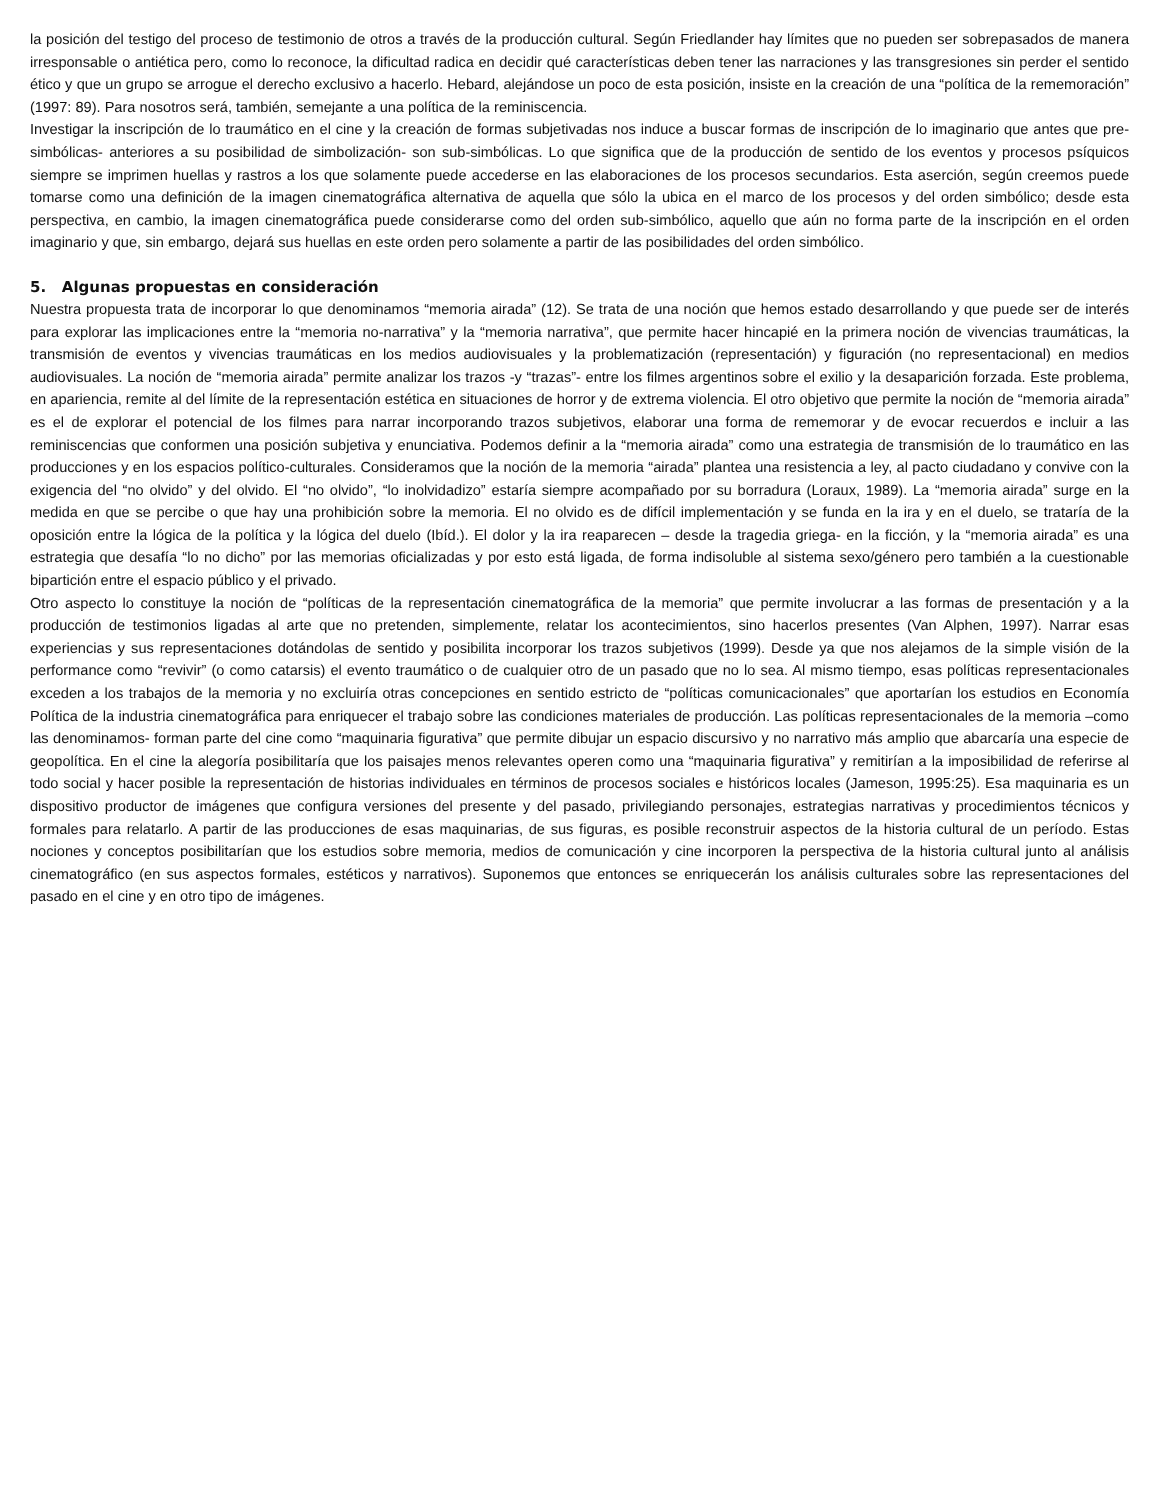la posición del testigo del proceso de testimonio de otros a través de la producción cultural. Según Friedlander hay límites que no pueden ser sobrepasados de manera irresponsable o antiética pero, como lo reconoce, la dificultad radica en decidir qué características deben tener las narraciones y las transgresiones sin perder el sentido ético y que un grupo se arrogue el derecho exclusivo a hacerlo. Hebard, alejándose un poco de esta posición, insiste en la creación de una “política de la rememoración” (1997: 89). Para nosotros será, también, semejante a una política de la reminiscencia.
Investigar la inscripción de lo traumático en el cine y la creación de formas subjetivadas nos induce a buscar formas de inscripción de lo imaginario que antes que pre-simbólicas- anteriores a su posibilidad de simbolización- son sub-simbólicas. Lo que significa que de la producción de sentido de los eventos y procesos psíquicos siempre se imprimen huellas y rastros a los que solamente puede accederse en las elaboraciones de los procesos secundarios. Esta aserción, según creemos puede tomarse como una definición de la imagen cinematográfica alternativa de aquella que sólo la ubica en el marco de los procesos y del orden simbólico; desde esta perspectiva, en cambio, la imagen cinematográfica puede considerarse como del orden sub-simbólico, aquello que aún no forma parte de la inscripción en el orden imaginario y que, sin embargo, dejará sus huellas en este orden pero solamente a partir de las posibilidades del orden simbólico.
5. Algunas propuestas en consideración
Nuestra propuesta trata de incorporar lo que denominamos “memoria airada” (12). Se trata de una noción que hemos estado desarrollando y que puede ser de interés para explorar las implicaciones entre la “memoria no-narrativa” y la “memoria narrativa”, que permite hacer hincapié en la primera noción de vivencias traumáticas, la transmisión de eventos y vivencias traumáticas en los medios audiovisuales y la problematización (representación) y figuración (no representacional) en medios audiovisuales. La noción de “memoria airada” permite analizar los trazos -y “trazas”- entre los filmes argentinos sobre el exilio y la desaparición forzada. Este problema, en apariencia, remite al del límite de la representación estética en situaciones de horror y de extrema violencia. El otro objetivo que permite la noción de “memoria airada” es el de explorar el potencial de los filmes para narrar incorporando trazos subjetivos, elaborar una forma de rememorar y de evocar recuerdos e incluir a las reminiscencias que conformen una posición subjetiva y enunciativa. Podemos definir a la “memoria airada” como una estrategia de transmisión de lo traumático en las producciones y en los espacios político-culturales. Consideramos que la noción de la memoria “airada” plantea una resistencia a ley, al pacto ciudadano y convive con la exigencia del “no olvido” y del olvido. El “no olvido”, “lo inolvidadizo” estaría siempre acompañado por su borradura (Loraux, 1989). La “memoria airada” surge en la medida en que se percibe o que hay una prohibición sobre la memoria. El no olvido es de difícil implementación y se funda en la ira y en el duelo, se trataría de la oposición entre la lógica de la política y la lógica del duelo (Ibíd.). El dolor y la ira reaparecen – desde la tragedia griega- en la ficción, y la “memoria airada” es una estrategia que desafía “lo no dicho” por las memorias oficializadas y por esto está ligada, de forma indisoluble al sistema sexo/género pero también a la cuestionable bipartición entre el espacio público y el privado.
Otro aspecto lo constituye la noción de “políticas de la representación cinematográfica de la memoria” que permite involucrar a las formas de presentación y a la producción de testimonios ligadas al arte que no pretenden, simplemente, relatar los acontecimientos, sino hacerlos presentes (Van Alphen, 1997). Narrar esas experiencias y sus representaciones dotándolas de sentido y posibilita incorporar los trazos subjetivos (1999). Desde ya que nos alejamos de la simple visión de la performance como “revivir” (o como catarsis) el evento traumático o de cualquier otro de un pasado que no lo sea. Al mismo tiempo, esas políticas representacionales exceden a los trabajos de la memoria y no excluiría otras concepciones en sentido estricto de “políticas comunicacionales” que aportarían los estudios en Economía Política de la industria cinematográfica para enriquecer el trabajo sobre las condiciones materiales de producción. Las políticas representacionales de la memoria –como las denominamos- forman parte del cine como “maquinaria figurativa” que permite dibujar un espacio discursivo y no narrativo más amplio que abarcaría una especie de geopolítica. En el cine la alegoría posibilitaría que los paisajes menos relevantes operen como una “maquinaria figurativa” y remitirían a la imposibilidad de referirse al todo social y hacer posible la representación de historias individuales en términos de procesos sociales e históricos locales (Jameson, 1995:25). Esa maquinaria es un dispositivo productor de imágenes que configura versiones del presente y del pasado, privilegiando personajes, estrategias narrativas y procedimientos técnicos y formales para relatarlo. A partir de las producciones de esas maquinarias, de sus figuras, es posible reconstruir aspectos de la historia cultural de un período. Estas nociones y conceptos posibilitarían que los estudios sobre memoria, medios de comunicación y cine incorporen la perspectiva de la historia cultural junto al análisis cinematográfico (en sus aspectos formales, estéticos y narrativos). Suponemos que entonces se enriquecerán los análisis culturales sobre las representaciones del pasado en el cine y en otro tipo de imágenes.